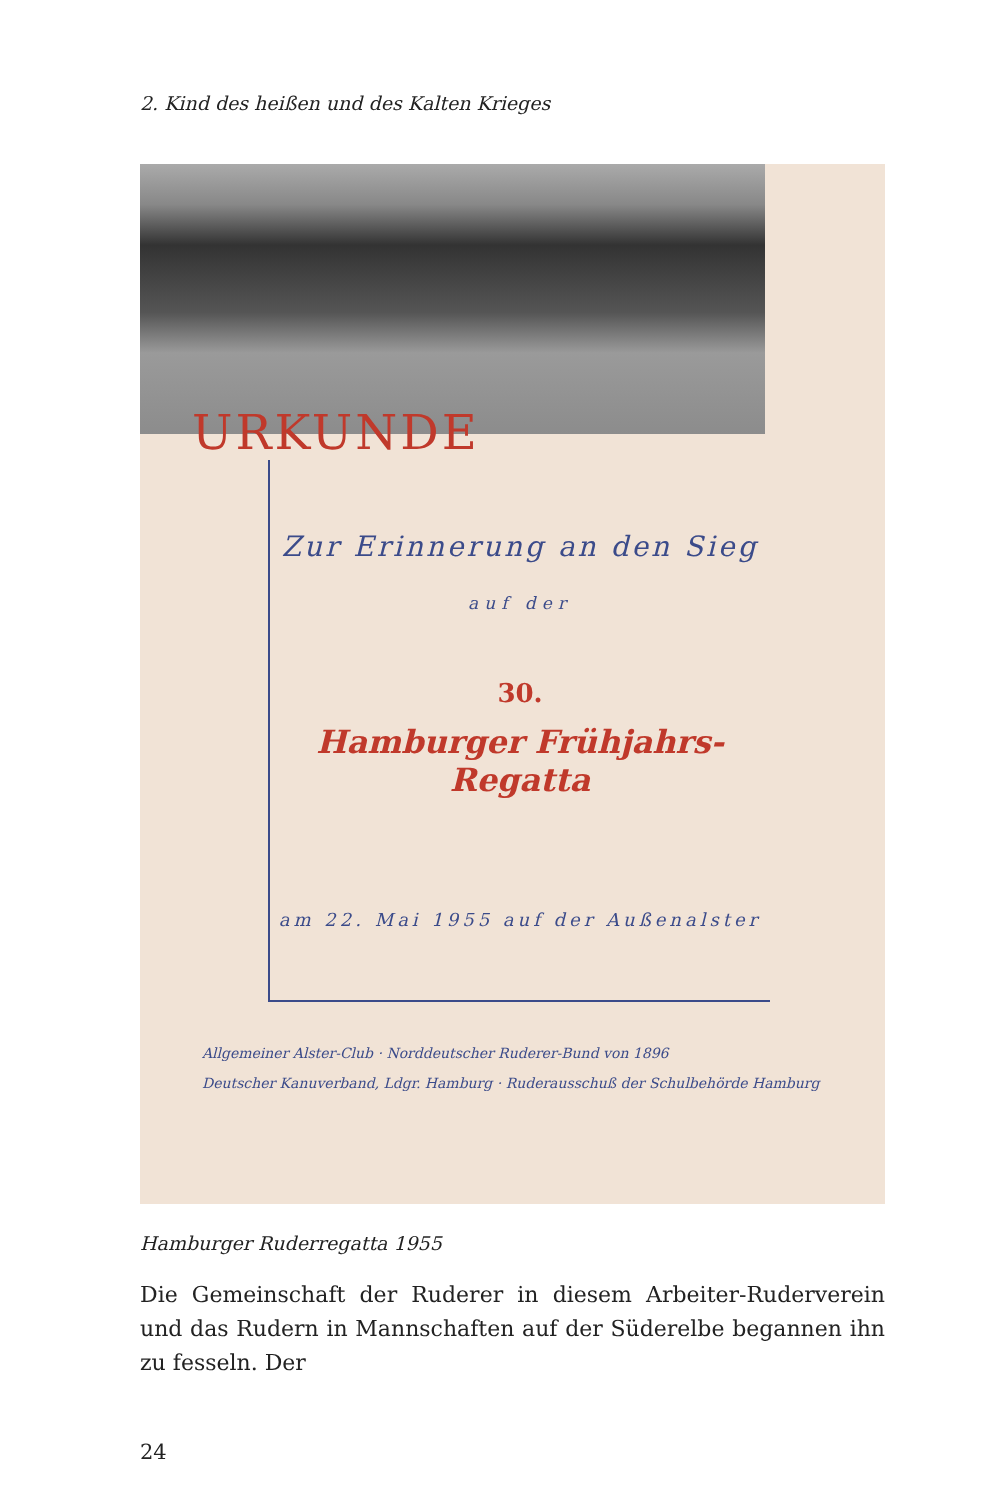2. Kind des heißen und des Kalten Krieges
URKUNDE
Zur Erinnerung an den Sieg
auf der
30.
Hamburger Frühjahrs-Regatta
am 22. Mai 1955 auf der Außenalster
Allgemeiner Alster-Club · Norddeutscher Ruderer-Bund von 1896
Deutscher Kanuverband, Ldgr. Hamburg · Ruderausschuß der Schulbehörde Hamburg
Hamburger Ruderregatta 1955
Die Gemeinschaft der Ruderer in diesem Arbeiter-Ruderverein und das Rudern in Mannschaften auf der Süderelbe begannen ihn zu fesseln. Der
24